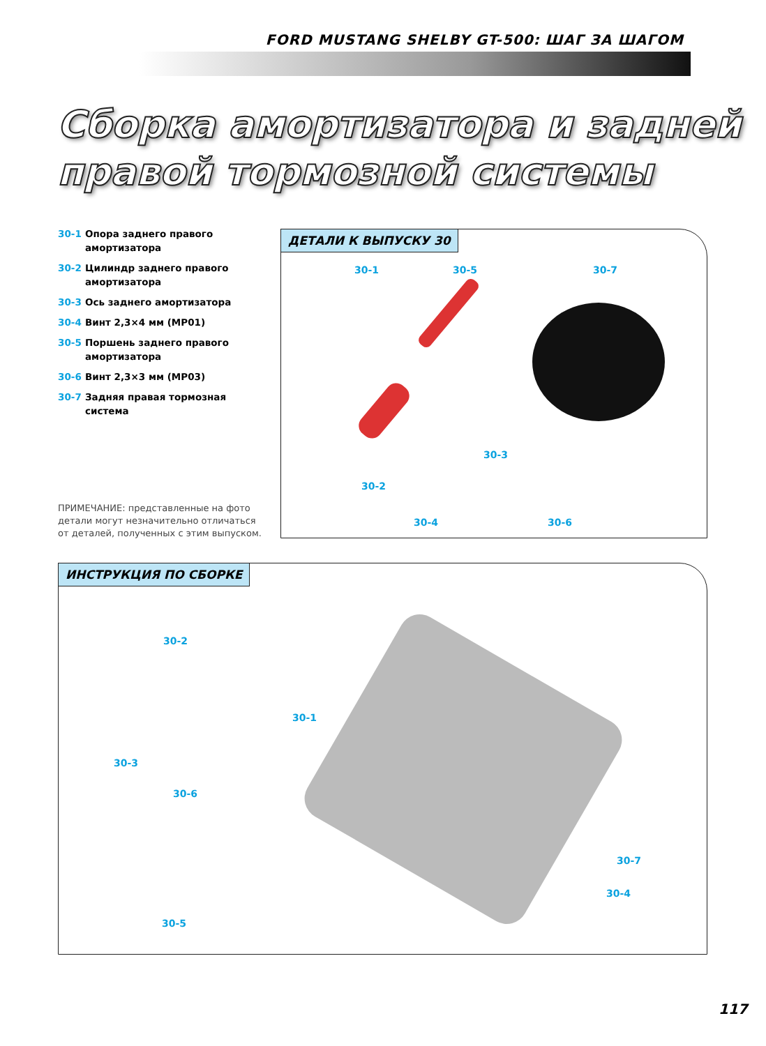FORD MUSTANG SHELBY GT-500: ШАГ ЗА ШАГОМ
Сборка амортизатора и задней
правой тормозной системы
30-1 Опора заднего правого амортизатора
30-2 Цилиндр заднего правого амортизатора
30-3 Ось заднего амортизатора
30-4 Винт 2,3×4 мм (MP01)
30-5 Поршень заднего правого амортизатора
30-6 Винт 2,3×3 мм (MP03)
30-7 Задняя правая тормозная система
ПРИМЕЧАНИЕ: представленные на фото детали могут незначительно отличаться от деталей, полученных с этим выпуском.
ДЕТАЛИ К ВЫПУСКУ 30
30-1 30-5 30-7
30-3
30-2
30-4 30-6
ИНСТРУКЦИЯ ПО СБОРКЕ
30-2
30-1
30-3
30-6
30-5
30-7
30-4
117